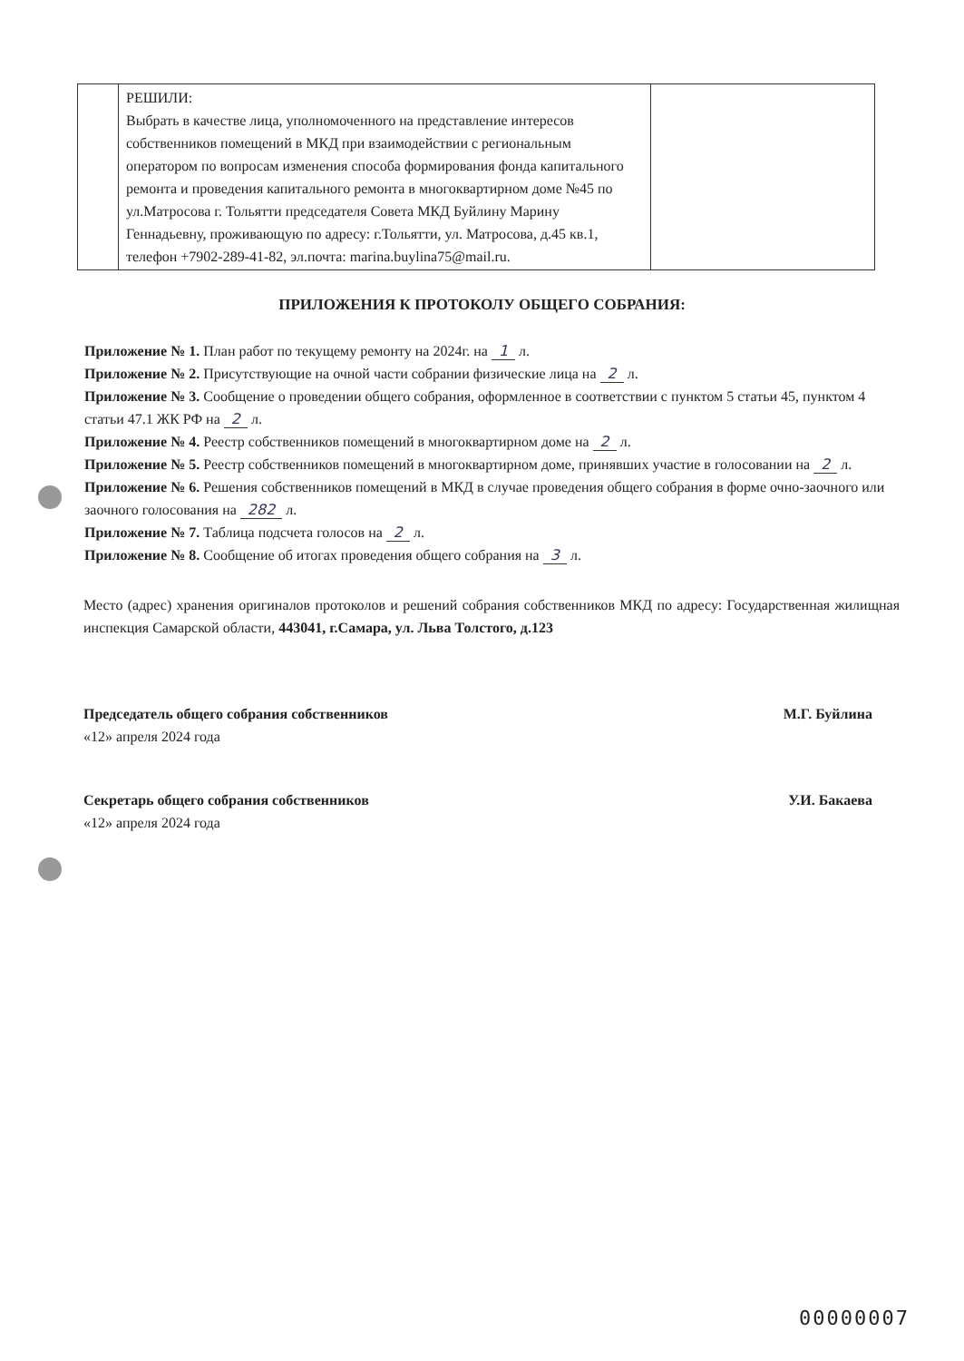| | РЕШИЛИ: Выбрать в качестве лица, уполномоченного на представление интересов собственников помещений в МКД при взаимодействии с региональным оператором по вопросам изменения способа формирования фонда капитального ремонта и проведения капитального ремонта в многоквартирном доме №45 по ул.Матросова г. Тольятти председателя Совета МКД Буйлину Марину Геннадьевну, проживающую по адресу: г.Тольятти, ул. Матросова, д.45 кв.1, телефон +7902-289-41-82, эл.почта: marina.buylina75@mail.ru. | |
ПРИЛОЖЕНИЯ К ПРОТОКОЛУ ОБЩЕГО СОБРАНИЯ:
Приложение № 1. План работ по текущему ремонту на 2024г. на 1 л.
Приложение № 2. Присутствующие на очной части собрании физические лица на 2 л.
Приложение № 3. Сообщение о проведении общего собрания, оформленное в соответствии с пунктом 5 статьи 45, пунктом 4 статьи 47.1 ЖК РФ на 2 л.
Приложение № 4. Реестр собственников помещений в многоквартирном доме на 2 л.
Приложение № 5. Реестр собственников помещений в многоквартирном доме, принявших участие в голосовании на 2 л.
Приложение № 6. Решения собственников помещений в МКД в случае проведения общего собрания в форме очно-заочного или заочного голосования на 282 л.
Приложение № 7. Таблица подсчета голосов на 2 л.
Приложение № 8. Сообщение об итогах проведения общего собрания на 3 л.
Место (адрес) хранения оригиналов протоколов и решений собрания собственников МКД по адресу: Государственная жилищная инспекция Самарской области, 443041, г.Самара, ул. Льва Толстого, д.123
Председатель общего собрания собственников
«12» апреля 2024 года
М.Г. Буйлина
Секретарь общего собрания собственников
«12» апреля 2024 года
У.И. Бакаева
00000007